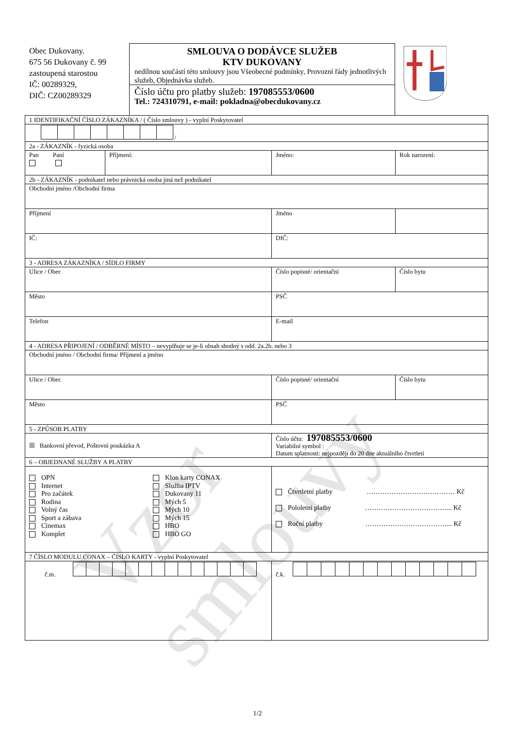Obec Dukovany.
675 56 Dukovany č. 99
zastoupená starostou
IČ: 00289329,
DIČ: CZ00289329
SMLOUVA O DODÁVCE SLUŽEB
KTV DUKOVANY
nedílnou součástí této smlouvy jsou Všeobecné podmínky, Provozní řády jednotlivých služeb, Objednávka služeb.
Číslo účtu pro platby služeb: 197085553/0600
Tel.: 724310791, e-mail: pokladna@obecdukovany.cz
| 1 IDENTIFIKAČNÍ ČÍSLO ZÁKAZNÍKA / ( Číslo smlouvy ) - vyplní Poskytovatel | | | |
| / | | | |
| 2a - ZÁKAZNÍK - fyzická osoba | | | |
| Pan Paní | Příjmení: | Jméno: | Rok narození: |
| 2b - ZÁKAZNÍK - podnikatel nebo právnická osoba jiná než podnikatel | | | |
| Obchodní jméno /Obchodní firma | | | |
| Příjmení | | Jméno | |
| IČ: | | DIČ: | |
| 3 - ADRESA ZÁKAZNÍKA / SÍDLO FIRMY | | | |
| Ulice / Obec | | Číslo popisné/ orientační | Číslo bytu |
| Město | | PSČ | |
| Telefon | | E-mail | |
| 4 - ADRESA PŘIPOJENÍ / ODBĚRNÉ MÍSTO – nevyplňuje se je-li obsah shodný s odd. 2a.2b. nebo 3 | | | |
| Obchodní jméno / Obchodní firma/ Příjmení a jméno | | | |
| Ulice / Obec | | Číslo popisné/ orientační | Číslo bytu |
| Město | | PSČ | |
| 5 - ZPŮSOB PLATBY | | | |
| ☒ Bankovní převod, Poštovní poukázka A | | Číslo účtu: 197085553/0600 Variabilní symbol : Datum splatnosti: nejpozději do 20 dne aktuálního čtvrtletí | |
| 6 – OBJEDNANÉ SLUŽBY A PLATBY | | | |
| OPN Internet Pro začátek Rodina Volný čas Sport a zábava Cinemax Komplet Klon karty CONAX Služba IPTV Dukovany 11 Mých 5 Mých 10 Mých 15 HBO HBO GO | | Čtvrtletní platby ………………………………… Kč Pololetní platby ………………………………... Kč Roční platby ………………………………... Kč | |
| 7 ČÍSLO MODULU CONAX – ČÍSLO KARTY - vyplní Poskytovatel | | | |
| č.m. | | č.k. | |
Vzor smlouvy
1/2